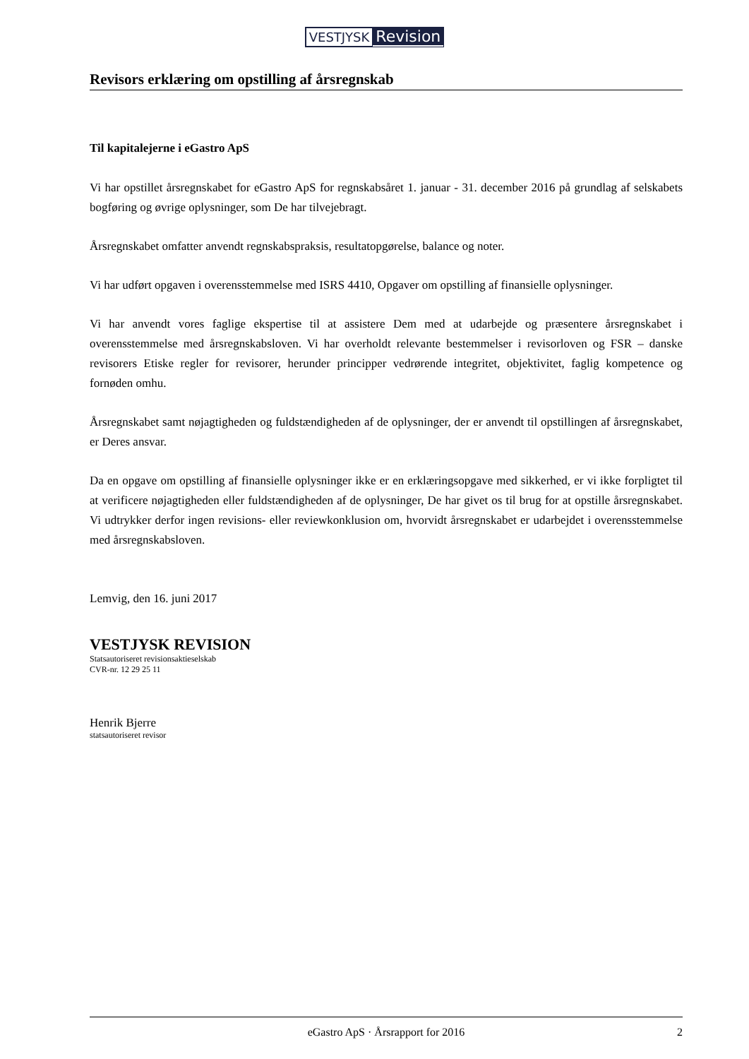VESTJYSK Revision
Revisors erklæring om opstilling af årsregnskab
Til kapitalejerne i eGastro ApS
Vi har opstillet årsregnskabet for eGastro ApS for regnskabsåret 1. januar - 31. december 2016 på grundlag af selskabets bogføring og øvrige oplysninger, som De har tilvejebragt.
Årsregnskabet omfatter anvendt regnskabspraksis, resultatopgørelse, balance og noter.
Vi har udført opgaven i overensstemmelse med ISRS 4410, Opgaver om opstilling af finansielle oplysninger.
Vi har anvendt vores faglige ekspertise til at assistere Dem med at udarbejde og præsentere årsregnskabet i overensstemmelse med årsregnskabsloven. Vi har overholdt relevante bestemmelser i revisorloven og FSR – danske revisorers Etiske regler for revisorer, herunder principper vedrørende integritet, objektivitet, faglig kompetence og fornøden omhu.
Årsregnskabet samt nøjagtigheden og fuldstændigheden af de oplysninger, der er anvendt til opstillingen af årsregnskabet, er Deres ansvar.
Da en opgave om opstilling af finansielle oplysninger ikke er en erklæringsopgave med sikkerhed, er vi ikke forpligtet til at verificere nøjagtigheden eller fuldstændigheden af de oplysninger, De har givet os til brug for at opstille årsregnskabet. Vi udtrykker derfor ingen revisions- eller reviewkonklusion om, hvorvidt årsregnskabet er udarbejdet i overensstemmelse med årsregnskabsloven.
Lemvig, den 16. juni 2017
VESTJYSK REVISION
Statsautoriseret revisionsaktieselskab
CVR-nr. 12 29 25 11
Henrik Bjerre
statsautoriseret revisor
eGastro ApS · Årsrapport for 2016 2